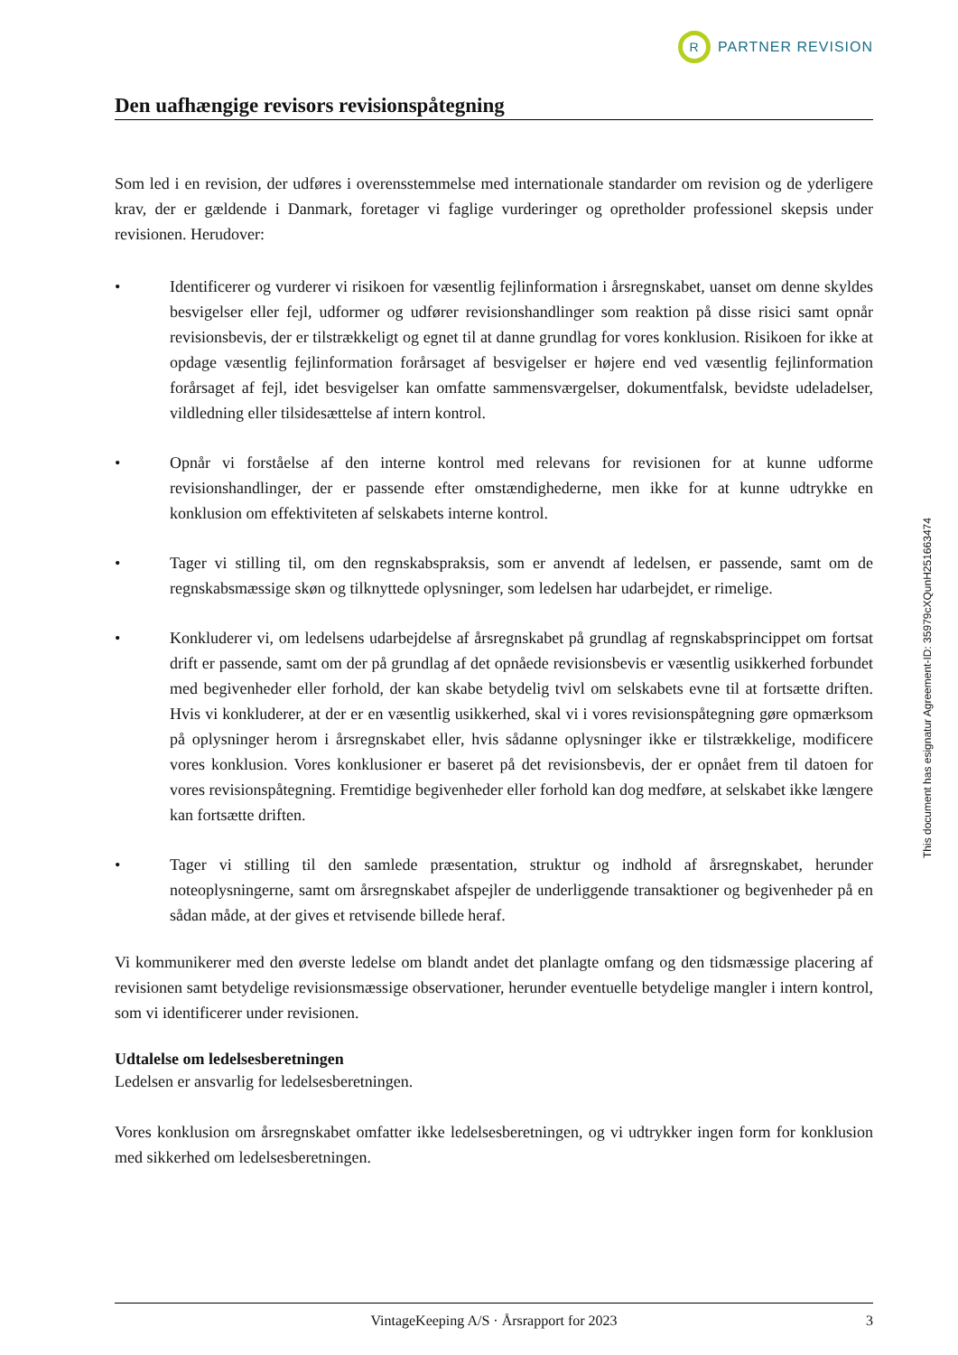R
PARTNER REVISION
Den uafhængige revisors revisionspåtegning
Som led i en revision, der udføres i overensstemmelse med internationale standarder om revision og de yderligere krav, der er gældende i Danmark, foretager vi faglige vurderinger og opretholder professionel skepsis under revisionen. Herudover:
• Identificerer og vurderer vi risikoen for væsentlig fejlinformation i årsregnskabet, uanset om denne skyldes besvigelser eller fejl, udformer og udfører revisionshandlinger som reaktion på disse risici samt opnår revisionsbevis, der er tilstrækkeligt og egnet til at danne grundlag for vores konklusion. Risikoen for ikke at opdage væsentlig fejlinformation forårsaget af besvigelser er højere end ved væsentlig fejlinformation forårsaget af fejl, idet besvigelser kan omfatte sammensværgelser, dokumentfalsk, bevidste udeladelser, vildledning eller tilsidesættelse af intern kontrol.
• Opnår vi forståelse af den interne kontrol med relevans for revisionen for at kunne udforme revisionshandlinger, der er passende efter omstændighederne, men ikke for at kunne udtrykke en konklusion om effektiviteten af selskabets interne kontrol.
• Tager vi stilling til, om den regnskabspraksis, som er anvendt af ledelsen, er passende, samt om de regnskabsmæssige skøn og tilknyttede oplysninger, som ledelsen har udarbejdet, er rimelige.
• Konkluderer vi, om ledelsens udarbejdelse af årsregnskabet på grundlag af regnskabsprincippet om fortsat drift er passende, samt om der på grundlag af det opnåede revisionsbevis er væsentlig usikkerhed forbundet med begivenheder eller forhold, der kan skabe betydelig tvivl om selskabets evne til at fortsætte driften. Hvis vi konkluderer, at der er en væsentlig usikkerhed, skal vi i vores revisionspåtegning gøre opmærksom på oplysninger herom i årsregnskabet eller, hvis sådanne oplysninger ikke er tilstrækkelige, modificere vores konklusion. Vores konklusioner er baseret på det revisionsbevis, der er opnået frem til datoen for vores revisionspåtegning. Fremtidige begivenheder eller forhold kan dog medføre, at selskabet ikke længere kan fortsætte driften.
• Tager vi stilling til den samlede præsentation, struktur og indhold af årsregnskabet, herunder noteoplysningerne, samt om årsregnskabet afspejler de underliggende transaktioner og begivenheder på en sådan måde, at der gives et retvisende billede heraf.
Vi kommunikerer med den øverste ledelse om blandt andet det planlagte omfang og den tidsmæssige placering af revisionen samt betydelige revisionsmæssige observationer, herunder eventuelle betydelige mangler i intern kontrol, som vi identificerer under revisionen.
Udtalelse om ledelsesberetningen
Ledelsen er ansvarlig for ledelsesberetningen.
Vores konklusion om årsregnskabet omfatter ikke ledelsesberetningen, og vi udtrykker ingen form for konklusion med sikkerhed om ledelsesberetningen.
VintageKeeping A/S · Årsrapport for 2023 3
This document has esignatur Agreement-ID: 35979cXQunH251663474